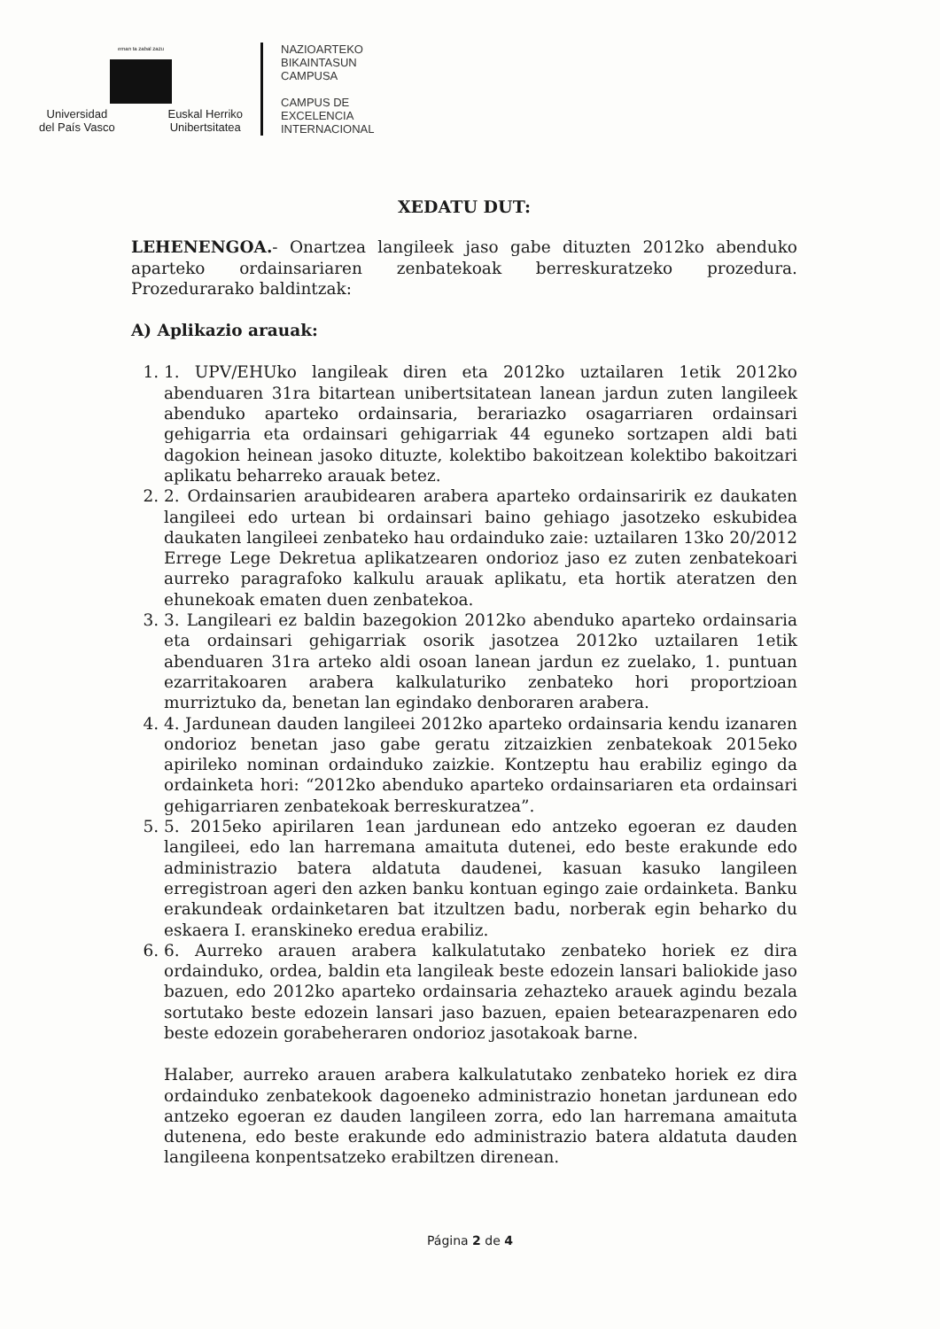eman ta zabal zazu
Universidad
del País Vasco Euskal Herriko
Unibertsitatea
NAZIOARTEKO
BIKAINTASUN
CAMPUSA
CAMPUS DE
EXCELENCIA
INTERNACIONAL
XEDATU DUT:
LEHENENGOA.- Onartzea langileek jaso gabe dituzten 2012ko abenduko aparteko ordainsariaren zenbatekoak berreskuratzeko prozedura. Prozedurarako baldintzak:
A) Aplikazio arauak:
1. 1. UPV/EHUko langileak diren eta 2012ko uztailaren 1etik 2012ko abenduaren 31ra bitartean unibertsitatean lanean jardun zuten langileek abenduko aparteko ordainsaria, berariazko osagarriaren ordainsari gehigarria eta ordainsari gehigarriak 44 eguneko sortzapen aldi bati dagokion heinean jasoko dituzte, kolektibo bakoitzean kolektibo bakoitzari aplikatu beharreko arauak betez.
2. 2. Ordainsarien araubidearen arabera aparteko ordainsaririk ez daukaten langileei edo urtean bi ordainsari baino gehiago jasotzeko eskubidea daukaten langileei zenbateko hau ordainduko zaie: uztailaren 13ko 20/2012 Errege Lege Dekretua aplikatzearen ondorioz jaso ez zuten zenbatekoari aurreko paragrafoko kalkulu arauak aplikatu, eta hortik ateratzen den ehunekoak ematen duen zenbatekoa.
3. 3. Langileari ez baldin bazegokion 2012ko abenduko aparteko ordainsaria eta ordainsari gehigarriak osorik jasotzea 2012ko uztailaren 1etik abenduaren 31ra arteko aldi osoan lanean jardun ez zuelako, 1. puntuan ezarritakoaren arabera kalkulaturiko zenbateko hori proportzioan murriztuko da, benetan lan egindako denboraren arabera.
4. 4. Jardunean dauden langileei 2012ko aparteko ordainsaria kendu izanaren ondorioz benetan jaso gabe geratu zitzaizkien zenbatekoak 2015eko apirileko nominan ordainduko zaizkie. Kontzeptu hau erabiliz egingo da ordainketa hori: “2012ko abenduko aparteko ordainsariaren eta ordainsari gehigarriaren zenbatekoak berreskuratzea”.
5. 5. 2015eko apirilaren 1ean jardunean edo antzeko egoeran ez dauden langileei, edo lan harremana amaituta dutenei, edo beste erakunde edo administrazio batera aldatuta daudenei, kasuan kasuko langileen erregistroan ageri den azken banku kontuan egingo zaie ordainketa. Banku erakundeak ordainketaren bat itzultzen badu, norberak egin beharko du eskaera I. eranskineko eredua erabiliz.
6. 6. Aurreko arauen arabera kalkulatutako zenbateko horiek ez dira ordainduko, ordea, baldin eta langileak beste edozein lansari baliokide jaso bazuen, edo 2012ko aparteko ordainsaria zehazteko arauek agindu bezala sortutako beste edozein lansari jaso bazuen, epaien betearazpenaren edo beste edozein gorabeheraren ondorioz jasotakoak barne.
Halaber, aurreko arauen arabera kalkulatutako zenbateko horiek ez dira ordainduko zenbatekook dagoeneko administrazio honetan jardunean edo antzeko egoeran ez dauden langileen zorra, edo lan harremana amaituta dutenena, edo beste erakunde edo administrazio batera aldatuta dauden langileena konpentsatzeko erabiltzen direnean.
Página 2 de 4